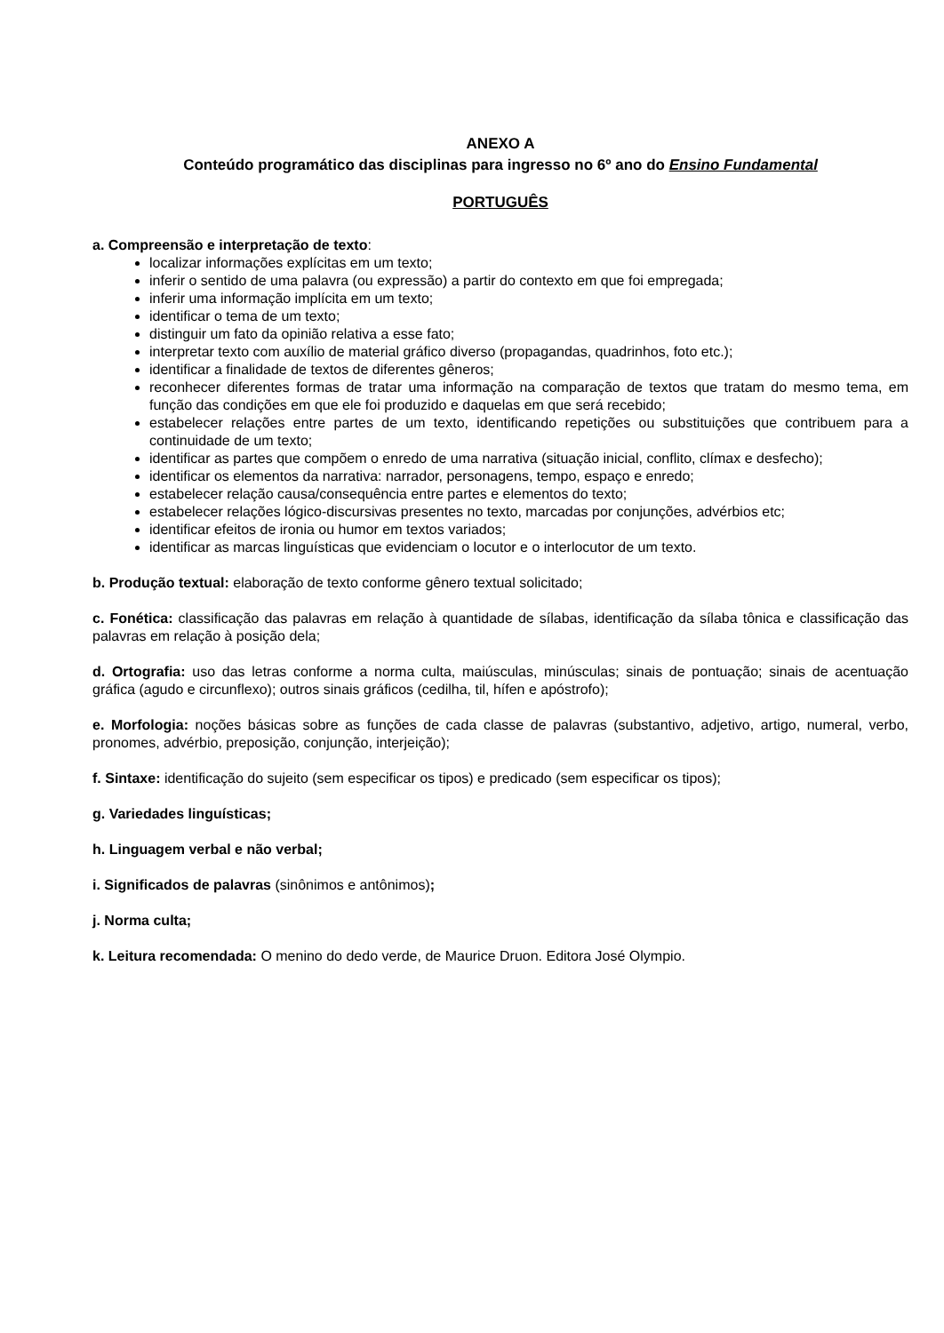ANEXO A
Conteúdo programático das disciplinas para ingresso no 6º ano do Ensino Fundamental
PORTUGUÊS
a. Compreensão e interpretação de texto:
localizar informações explícitas em um texto;
inferir o sentido de uma palavra (ou expressão) a partir do contexto em que foi empregada;
inferir uma informação implícita em um texto;
identificar o tema de um texto;
distinguir um fato da opinião relativa a esse fato;
interpretar texto com auxílio de material gráfico diverso (propagandas, quadrinhos, foto etc.);
identificar a finalidade de textos de diferentes gêneros;
reconhecer diferentes formas de tratar uma informação na comparação de textos que tratam do mesmo tema, em função das condições em que ele foi produzido e daquelas em que será recebido;
estabelecer relações entre partes de um texto, identificando repetições ou substituições que contribuem para a continuidade de um texto;
identificar as partes que compõem o enredo de uma narrativa (situação inicial, conflito, clímax e desfecho);
identificar os elementos da narrativa: narrador, personagens, tempo, espaço e enredo;
estabelecer relação causa/consequência entre partes e elementos do texto;
estabelecer relações lógico-discursivas presentes no texto, marcadas por conjunções, advérbios etc;
identificar efeitos de ironia ou humor em textos variados;
identificar as marcas linguísticas que evidenciam o locutor e o interlocutor de um texto.
b. Produção textual: elaboração de texto conforme gênero textual solicitado;
c. Fonética: classificação das palavras em relação à quantidade de sílabas, identificação da sílaba tônica e classificação das palavras em relação à posição dela;
d. Ortografia: uso das letras conforme a norma culta, maiúsculas, minúsculas; sinais de pontuação; sinais de acentuação gráfica (agudo e circunflexo); outros sinais gráficos (cedilha, til, hífen e apóstrofo);
e. Morfologia: noções básicas sobre as funções de cada classe de palavras (substantivo, adjetivo, artigo, numeral, verbo, pronomes, advérbio, preposição, conjunção, interjeição);
f. Sintaxe: identificação do sujeito (sem especificar os tipos) e predicado (sem especificar os tipos);
g. Variedades linguísticas;
h. Linguagem verbal e não verbal;
i. Significados de palavras (sinônimos e antônimos);
j. Norma culta;
k. Leitura recomendada: O menino do dedo verde, de Maurice Druon. Editora José Olympio.